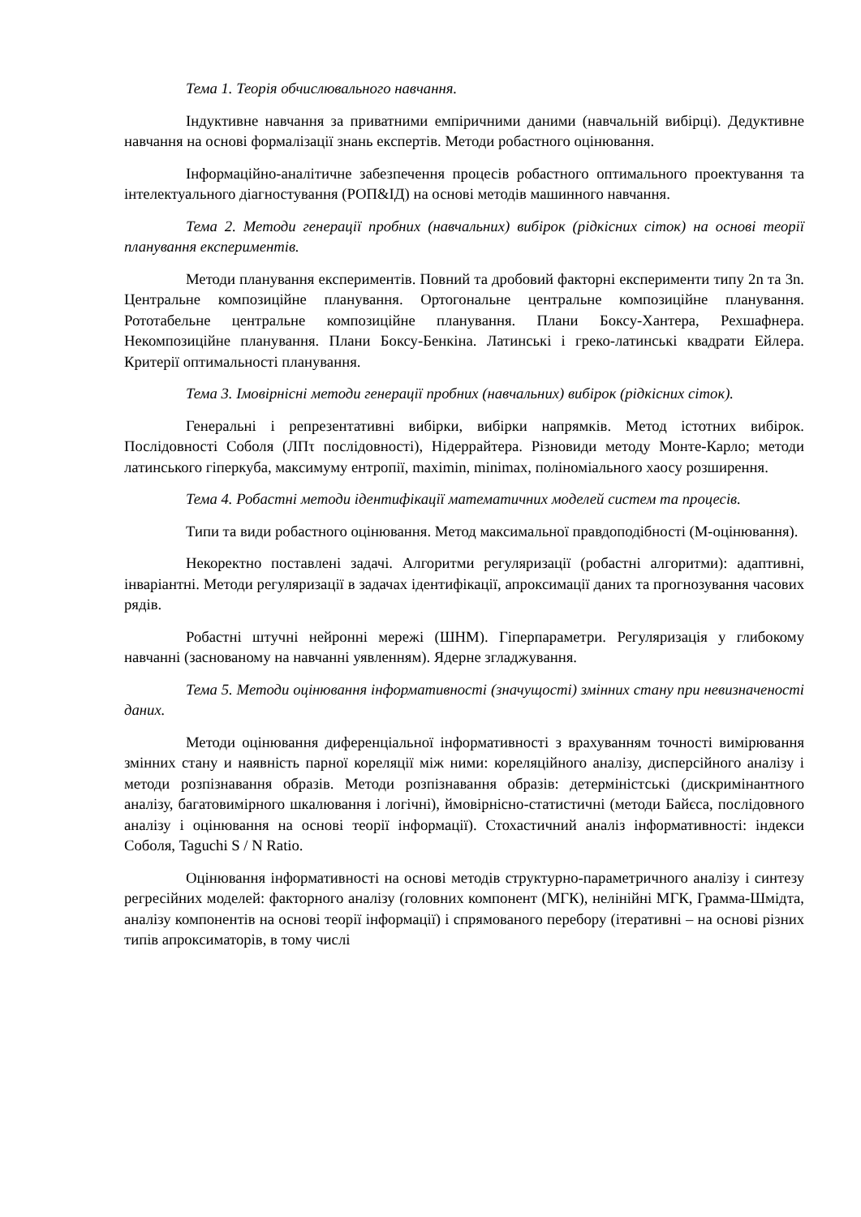Тема 1. Теорія обчислювального навчання.
Індуктивне навчання за приватними емпіричними даними (навчальній вибірці). Дедуктивне навчання на основі формалізації знань експертів. Методи робастного оцінювання.
Інформаційно-аналітичне забезпечення процесів робастного оптимального проектування та інтелектуального діагностування (РОП&ІД) на основі методів машинного навчання.
Тема 2. Методи генерації пробних (навчальних) вибірок (рідкісних сіток) на основі теорії планування експериментів.
Методи планування експериментів. Повний та дробовий факторні експерименти типу 2n та 3n. Центральне композиційне планування. Ортогональне центральне композиційне планування. Рототабельне центральне композиційне планування. Плани Боксу-Хантера, Рехшафнера. Некомпозиційне планування. Плани Боксу-Бенкіна. Латинські і греко-латинські квадрати Ейлера. Критерії оптимальності планування.
Тема 3. Імовірнісні методи генерації пробних (навчальних) вибірок (рідкісних сіток).
Генеральні і репрезентативні вибірки, вибірки напрямків. Метод істотних вибірок. Послідовності Соболя (ЛПτ послідовності), Нідеррайтера. Різновиди методу Монте-Карло; методи латинського гіперкуба, максимуму ентропії, maximin, minimax, поліноміального хаосу розширення.
Тема 4. Робастні методи ідентифікації математичних моделей систем та процесів.
Типи та види робастного оцінювання. Метод максимальної правдоподібності (М-оцінювання).
Некоректно поставлені задачі. Алгоритми регуляризації (робастні алгоритми): адаптивні, інваріантні. Методи регуляризації в задачах ідентифікації, апроксимації даних та прогнозування часових рядів.
Робастні штучні нейронні мережі (ШНМ). Гіперпараметри. Регуляризація у глибокому навчанні (заснованому на навчанні уявленням). Ядерне згладжування.
Тема 5. Методи оцінювання інформативності (значущості) змінних стану при невизначеності даних.
Методи оцінювання диференціальної інформативності з врахуванням точності вимірювання змінних стану и наявність парної кореляції між ними: кореляційного аналізу, дисперсійного аналізу і методи розпізнавання образів. Методи розпізнавання образів: детерміністські (дискримінантного аналізу, багатовимірного шкалювання і логічні), ймовірнісно-статистичні (методи Байєса, послідовного аналізу і оцінювання на основі теорії інформації). Стохастичний аналіз інформативності: індекси Соболя, Taguchi S / N Ratio.
Оцінювання інформативності на основі методів структурно-параметричного аналізу і синтезу регресійних моделей: факторного аналізу (головних компонент (МГК), нелінійні МГК, Грамма-Шмідта, аналізу компонентів на основі теорії інформації) і спрямованого перебору (ітеративні – на основі різних типів апроксиматорів, в тому числі